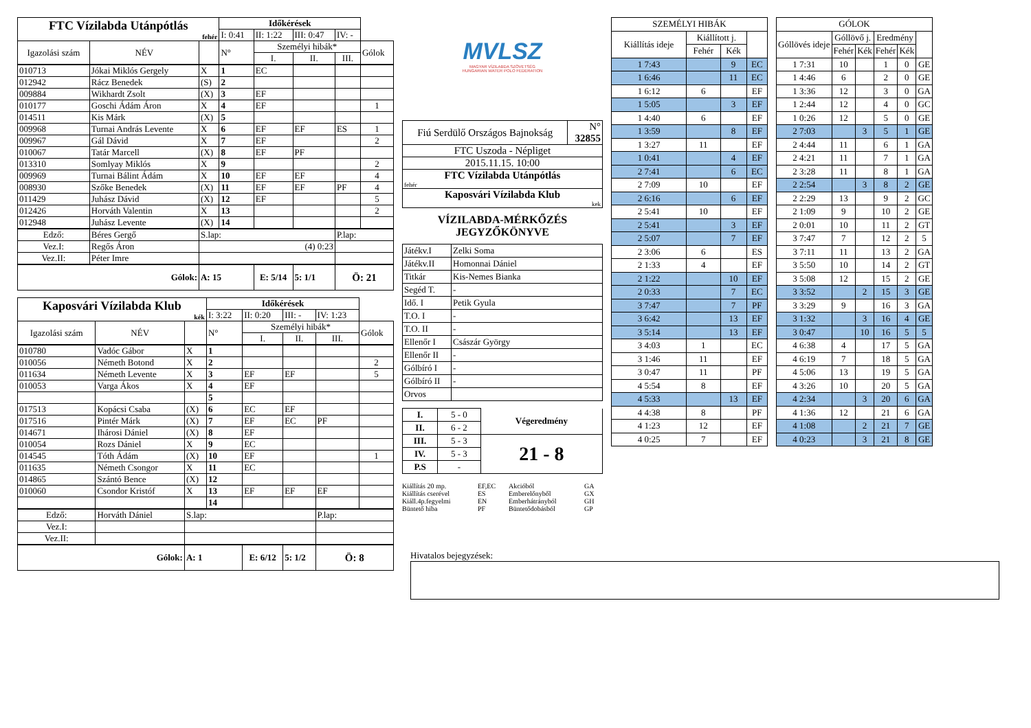| FTC Vízilabda Utánpótlás fehér | | | Időkérések | | | | |
| | | | I: 0:41 | II: 1:22 | III: 0:47 | IV: - | |
| Igazolási szám | NÉV | | N° | Személyi hibák* | | | Gólok |
| | | | | I. | II. | III. | |
| 010713 | Jókai Miklós Gergely | X | 1 | EC | | | |
| 012942 | Rácz Benedek | (S) | 2 | | | | |
| 009884 | Wikhardt Zsolt | (X) | 3 | EF | | | |
| 010177 | Goschi Ádám Áron | X | 4 | EF | | | 1 |
| 014511 | Kis Márk | (X) | 5 | | | | |
| 009968 | Turnai András Levente | X | 6 | EF | EF | ES | 1 |
| 009967 | Gál Dávid | X | 7 | EF | | | 2 |
| 010067 | Tatár Marcell | (X) | 8 | EF | PF | | |
| 013310 | Somlyay Miklós | X | 9 | | | | 2 |
| 009969 | Turnai Bálint Ádám | X | 10 | EF | EF | | 4 |
| 008930 | Szőke Benedek | (X) | 11 | EF | EF | PF | 4 |
| 011429 | Juhász Dávid | (X) | 12 | EF | | | 5 |
| 012426 | Horváth Valentin | X | 13 | | | | 2 |
| 012948 | Juhász Levente | (X) | 14 | | | | |
| Edző: | Béres Gergő | S.lap: | | | | P.lap: | |
| Vez.I: | Regős Áron | (4) 0:23 | | | | | |
| Vez.II: | Péter Imre | | | | | | |
| Gólok: | | A: 15 | | E: 5/14 | 5: 1/1 | Ö: 21 | |
| Kaposvári Vízilabda Klub kék | | | Időkérések | | | | |
| | | | I: 3:22 | II: 0:20 | III: - | IV: 1:23 | |
| Igazolási szám | NÉV | | N° | Személyi hibák* | | | Gólok |
| | | | | I. | II. | III. | |
| 010780 | Vadóc Gábor | X | 1 | | | | |
| 010056 | Németh Botond | X | 2 | | | | 2 |
| 011634 | Németh Levente | X | 3 | EF | EF | | 5 |
| 010053 | Varga Ákos | X | 4 | EF | | | |
| | | | 5 | | | | |
| 017513 | Kopácsi Csaba | (X) | 6 | EC | EF | | |
| 017516 | Pintér Márk | (X) | 7 | EF | EC | PF | |
| 014671 | Ihárosi Dániel | (X) | 8 | EF | | | |
| 010054 | Rozs Dániel | X | 9 | EC | | | |
| 014545 | Tóth Ádám | (X) | 10 | EF | | | 1 |
| 011635 | Németh Csongor | X | 11 | EC | | | |
| 014865 | Szántó Bence | (X) | 12 | | | | |
| 010060 | Csondor Kristóf | X | 13 | EF | EF | EF | |
| | | | 14 | | | | |
| Edző: | Horváth Dániel | S.lap: | | | | P.lap: | |
| Vez.I: | | | | | | | |
| Vez.II: | | | | | | | |
| Gólok: | | A: 1 | | E: 6/12 | 5: 1/2 | Ö: 8 | |
MVLSZ
MAGYAR VÍZILABDA SZÖVETSÉG
HUNGARIAN WATER POLO FEDERATION
| Fiú Serdülő Országos Bajnokság | N° 32855 |
| FTC Uszoda - Népliget | |
| 2015.11.15. 10:00 | |
| FTC Vízilabda Utánpótlás fehér | |
| Kaposvári Vízilabda Klub kek | |
VÍZILABDA-MÉRKŐZÉS
JEGYZŐKÖNYVE
| Játékv.I | Zelki Soma |
| Játékv.II | Homonnai Dániel |
| Titkár | Kis-Nemes Bianka |
| Segéd T. | - |
| Idő. I | Petik Gyula |
| T.O. I | - |
| T.O. II | - |
| Ellenőr I | Császár György |
| Ellenőr II | - |
| Gólbíró I | - |
| Gólbíró II | - |
| Orvos | |
| I. | 5 - 0 | Végeredmény |
| II. | 6 - 2 | |
| III. | 5 - 3 | 21 - 8 |
| IV. | 5 - 3 | |
| P.S | - | |
Kiállítás 20 mp. EF,EC Akcióból GA Kiállítás cserével ES Emberelőnyből GX Kiáll.4p.fegyelmi EN Emberhátrányból GH Büntető hiba PF Büntetődobásból GP
| SZEMÉLYI HIBÁK | | | |
| Kiállítás ideje | Kiállított j. | | |
| | Fehér | Kék | |
| 1 7:43 | | 9 | EC |
| 1 6:46 | | 11 | EC |
| 1 6:12 | 6 | | EF |
| 1 5:05 | | 3 | EF |
| 1 4:40 | 6 | | EF |
| 1 3:59 | | 8 | EF |
| 1 3:27 | 11 | | EF |
| 1 0:41 | | 4 | EF |
| 2 7:41 | | 6 | EC |
| 2 7:09 | 10 | | EF |
| 2 6:16 | | 6 | EF |
| 2 5:41 | 10 | | EF |
| 2 5:41 | | 3 | EF |
| 2 5:07 | | 7 | EF |
| 2 3:06 | 6 | | ES |
| 2 1:33 | 4 | | EF |
| 2 1:22 | | 10 | EF |
| 2 0:33 | | 7 | EC |
| 3 7:47 | | 7 | PF |
| 3 6:42 | | 13 | EF |
| 3 5:14 | | 13 | EF |
| 3 4:03 | 1 | | EC |
| 3 1:46 | 11 | | EF |
| 3 0:47 | 11 | | PF |
| 4 5:54 | 8 | | EF |
| 4 5:33 | | 13 | EF |
| 4 4:38 | 8 | | PF |
| 4 1:23 | 12 | | EF |
| 4 0:25 | 7 | | EF |
| GÓLOK | | | | | |
| Góllövés ideje | Góllövő j. | | Eredmény | | |
| | Fehér | Kék | Fehér | Kék | |
| 1 7:31 | 10 | | 1 | 0 | GE |
| 1 4:46 | 6 | | 2 | 0 | GE |
| 1 3:36 | 12 | | 3 | 0 | GA |
| 1 2:44 | 12 | | 4 | 0 | GC |
| 1 0:26 | 12 | | 5 | 0 | GE |
| 2 7:03 | | 3 | 5 | 1 | GE |
| 2 4:44 | 11 | | 6 | 1 | GA |
| 2 4:21 | 11 | | 7 | 1 | GA |
| 2 3:28 | 11 | | 8 | 1 | GA |
| 2 2:54 | | 3 | 8 | 2 | GE |
| 2 2:29 | 13 | | 9 | 2 | GC |
| 2 1:09 | 9 | | 10 | 2 | GE |
| 2 0:01 | 10 | | 11 | 2 | GT |
| 3 7:47 | 7 | | 12 | 2 | 5 |
| 3 7:11 | 11 | | 13 | 2 | GA |
| 3 5:50 | 10 | | 14 | 2 | GT |
| 3 5:08 | 12 | | 15 | 2 | GE |
| 3 3:52 | | 2 | 15 | 3 | GE |
| 3 3:29 | 9 | | 16 | 3 | GA |
| 3 1:32 | | 3 | 16 | 4 | GE |
| 3 0:47 | | 10 | 16 | 5 | 5 |
| 4 6:38 | 4 | | 17 | 5 | GA |
| 4 6:19 | 7 | | 18 | 5 | GA |
| 4 5:06 | 13 | | 19 | 5 | GA |
| 4 3:26 | 10 | | 20 | 5 | GA |
| 4 2:34 | | 3 | 20 | 6 | GA |
| 4 1:36 | 12 | | 21 | 6 | GA |
| 4 1:08 | | 2 | 21 | 7 | GE |
| 4 0:23 | | 3 | 21 | 8 | GE |
Hivatalos bejegyzések: